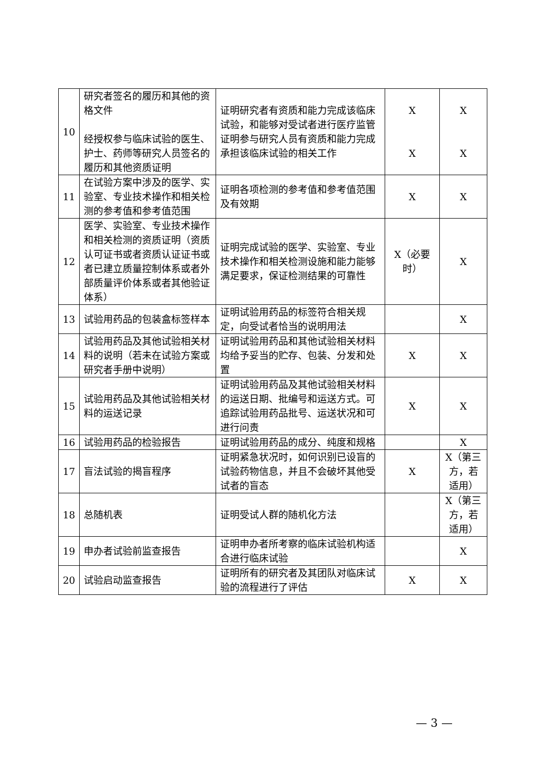| 10 | 研究者签名的履历和其他的资格文件 经授权参与临床试验的医生、护士、药师等研究人员签名的履历和其他资质证明 | 证明研究者有资质和能力完成该临床试验，和能够对受试者进行医疗监管 证明参与研究人员有资质和能力完成承担该临床试验的相关工作 | X X | X X |
| 11 | 在试验方案中涉及的医学、实验室、专业技术操作和相关检测的参考值和参考值范围 | 证明各项检测的参考值和参考值范围及有效期 | X | X |
| 12 | 医学、实验室、专业技术操作和相关检测的资质证明（资质认可证书或者资质认证证书或者已建立质量控制体系或者外部质量评价体系或者其他验证体系） | 证明完成试验的医学、实验室、专业技术操作和相关检测设施和能力能够满足要求，保证检测结果的可靠性 | X（必要时） | X |
| 13 | 试验用药品的包装盒标签样本 | 证明试验用药品的标签符合相关规定，向受试者恰当的说明用法 | | X |
| 14 | 试验用药品及其他试验相关材料的说明（若未在试验方案或研究者手册中说明） | 证明试验用药品和其他试验相关材料均给予妥当的贮存、包装、分发和处置 | X | X |
| 15 | 试验用药品及其他试验相关材料的运送记录 | 证明试验用药品及其他试验相关材料的运送日期、批编号和运送方式。可追踪试验用药品批号、运送状况和可进行问责 | X | X |
| 16 | 试验用药品的检验报告 | 证明试验用药品的成分、纯度和规格 | | X |
| 17 | 盲法试验的揭盲程序 | 证明紧急状况时，如何识别已设盲的试验药物信息，并且不会破坏其他受试者的盲态 | X | X（第三方，若适用） |
| 18 | 总随机表 | 证明受试人群的随机化方法 | | X（第三方，若适用） |
| 19 | 申办者试验前监查报告 | 证明申办者所考察的临床试验机构适合进行临床试验 | | X |
| 20 | 试验启动监查报告 | 证明所有的研究者及其团队对临床试验的流程进行了评估 | X | X |
— 3 —